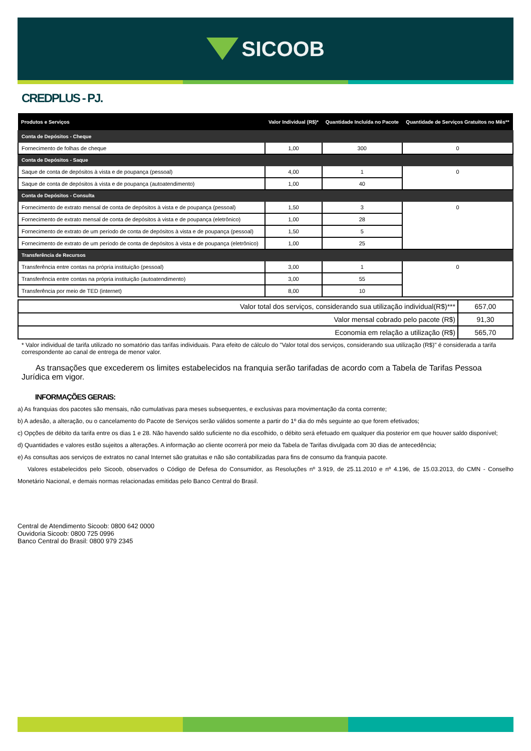SICOOB
CREDPLUS - PJ.
| Produtos e Serviços | Valor Individual (R$)* | Quantidade Incluída no Pacote | Quantidade de Serviços Gratuitos no Mês** |
| --- | --- | --- | --- |
| Conta de Depósitos - Cheque | | | |
| Fornecimento de folhas de cheque | 1,00 | 300 | 0 |
| Conta de Depósitos - Saque | | | |
| Saque de conta de depósitos à vista e de poupança (pessoal) | 4,00 | 1 | 0 |
| Saque de conta de depósitos à vista e de poupança (autoatendimento) | 1,00 | 40 | |
| Conta de Depósitos - Consulta | | | |
| Fornecimento de extrato mensal de conta de depósitos à vista e de poupança (pessoal) | 1,50 | 3 | 0 |
| Fornecimento de extrato mensal de conta de depósitos à vista e de poupança (eletrônico) | 1,00 | 28 | |
| Fornecimento de extrato de um período de conta de depósitos à vista e de poupança (pessoal) | 1,50 | 5 | |
| Fornecimento de extrato de um período de conta de depósitos à vista e de poupança (eletrônico) | 1,00 | 25 | |
| Transferência de Recursos | | | |
| Transferência entre contas na própria instituição (pessoal) | 3,00 | 1 | 0 |
| Transferência entre contas na própria instituição (autoatendimento) | 3,00 | 55 | |
| Transferência por meio de TED (internet) | 8,00 | 10 | |
| Valor total dos serviços, considerando sua utilização individual(R$)*** | 657,00 |
| Valor mensal cobrado pelo pacote (R$) | 91,30 |
| Economia em relação a utilização (R$) | 565,70 |
* Valor individual de tarifa utilizado no somatório das tarifas individuais. Para efeito de cálculo do "Valor total dos serviços, considerando sua utilização (R$)" é considerada a tarifa correspondente ao canal de entrega de menor valor.
As transações que excederem os limites estabelecidos na franquia serão tarifadas de acordo com a Tabela de Tarifas Pessoa Jurídica em vigor.
INFORMAÇÕES GERAIS:
a) As franquias dos pacotes são mensais, não cumulativas para meses subsequentes, e exclusivas para movimentação da conta corrente;
b) A adesão, a alteração, ou o cancelamento do Pacote de Serviços serão válidos somente a partir do 1º dia do mês seguinte ao que forem efetivados;
c) Opções de débito da tarifa entre os dias 1 e 28. Não havendo saldo suficiente no dia escolhido, o débito será efetuado em qualquer dia posterior em que houver saldo disponível;
d) Quantidades e valores estão sujeitos a alterações. A informação ao cliente ocorrerá por meio da Tabela de Tarifas divulgada com 30 dias de antecedência;
e) As consultas aos serviços de extratos no canal Internet são gratuitas e não são contabilizadas para fins de consumo da franquia pacote.
Valores estabelecidos pelo Sicoob, observados o Código de Defesa do Consumidor, as Resoluções nº 3.919, de 25.11.2010 e nº 4.196, de 15.03.2013, do CMN - Conselho Monetário Nacional, e demais normas relacionadas emitidas pelo Banco Central do Brasil.
Central de Atendimento Sicoob: 0800 642 0000
Ouvidoria Sicoob: 0800 725 0996
Banco Central do Brasil: 0800 979 2345